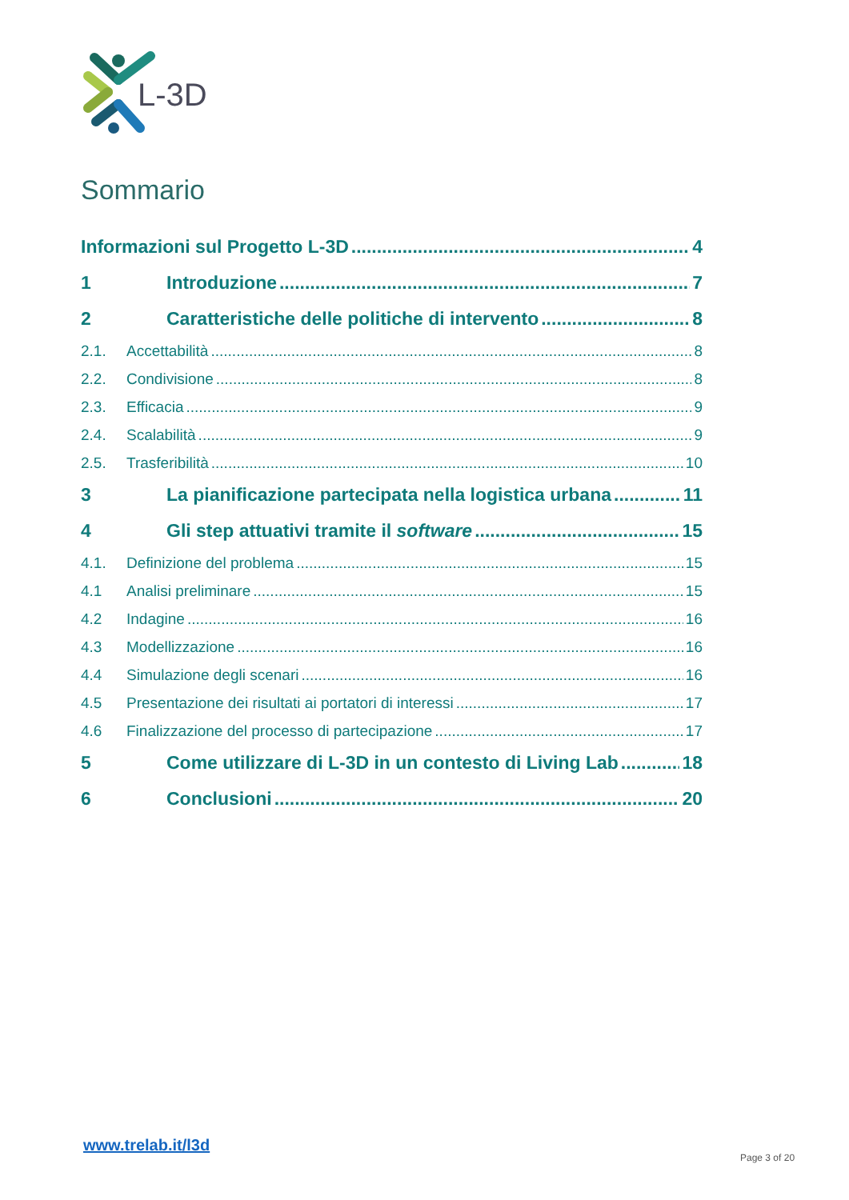L-3D
Sommario
Informazioni sul Progetto L-3D 4
1 Introduzione 7
2 Caratteristiche delle politiche di intervento 8
2.1. Accettabilità 8
2.2. Condivisione 8
2.3. Efficacia 9
2.4. Scalabilità 9
2.5. Trasferibilità 10
3 La pianificazione partecipata nella logistica urbana 11
4 Gli step attuativi tramite il software 15
4.1. Definizione del problema 15
4.1 Analisi preliminare 15
4.2 Indagine 16
4.3 Modellizzazione 16
4.4 Simulazione degli scenari 16
4.5 Presentazione dei risultati ai portatori di interessi 17
4.6 Finalizzazione del processo di partecipazione 17
5 Come utilizzare di L-3D in un contesto di Living Lab 18
6 Conclusioni 20
www.trelab.it/l3d
Page 3 of 20